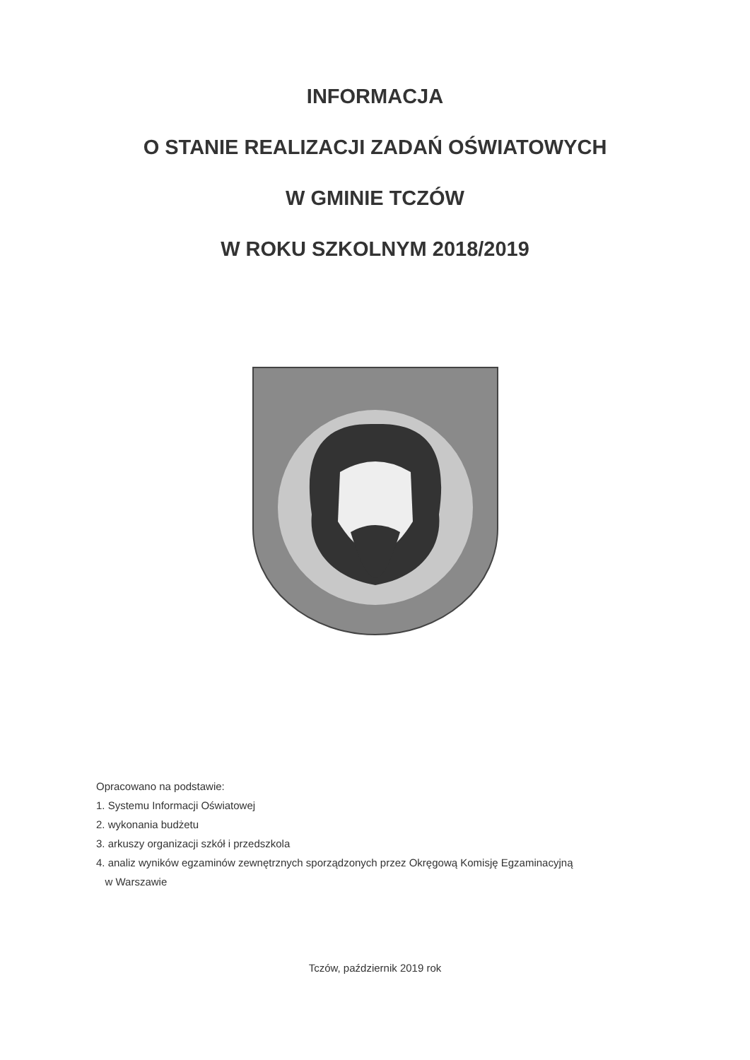INFORMACJA
O STANIE REALIZACJI ZADAŃ OŚWIATOWYCH
W GMINIE TCZÓW
W ROKU SZKOLNYM 2018/2019
Opracowano na podstawie:
1. Systemu Informacji Oświatowej
2. wykonania budżetu
3. arkuszy organizacji szkół i przedszkola
4. analiz wyników egzaminów zewnętrznych sporządzonych przez Okręgową Komisję Egzaminacyjną
w Warszawie
Tczów, październik 2019 rok